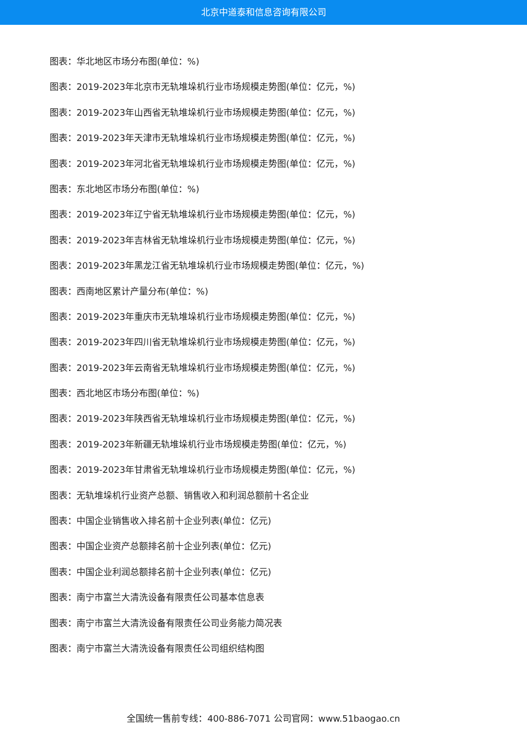北京中道泰和信息咨询有限公司
图表：华北地区市场分布图(单位：%)
图表：2019-2023年北京市无轨堆垛机行业市场规模走势图(单位：亿元，%)
图表：2019-2023年山西省无轨堆垛机行业市场规模走势图(单位：亿元，%)
图表：2019-2023年天津市无轨堆垛机行业市场规模走势图(单位：亿元，%)
图表：2019-2023年河北省无轨堆垛机行业市场规模走势图(单位：亿元，%)
图表：东北地区市场分布图(单位：%)
图表：2019-2023年辽宁省无轨堆垛机行业市场规模走势图(单位：亿元，%)
图表：2019-2023年吉林省无轨堆垛机行业市场规模走势图(单位：亿元，%)
图表：2019-2023年黑龙江省无轨堆垛机行业市场规模走势图(单位：亿元，%)
图表：西南地区累计产量分布(单位：%)
图表：2019-2023年重庆市无轨堆垛机行业市场规模走势图(单位：亿元，%)
图表：2019-2023年四川省无轨堆垛机行业市场规模走势图(单位：亿元，%)
图表：2019-2023年云南省无轨堆垛机行业市场规模走势图(单位：亿元，%)
图表：西北地区市场分布图(单位：%)
图表：2019-2023年陕西省无轨堆垛机行业市场规模走势图(单位：亿元，%)
图表：2019-2023年新疆无轨堆垛机行业市场规模走势图(单位：亿元，%)
图表：2019-2023年甘肃省无轨堆垛机行业市场规模走势图(单位：亿元，%)
图表：无轨堆垛机行业资产总额、销售收入和利润总额前十名企业
图表：中国企业销售收入排名前十企业列表(单位：亿元)
图表：中国企业资产总额排名前十企业列表(单位：亿元)
图表：中国企业利润总额排名前十企业列表(单位：亿元)
图表：南宁市富兰大清洗设备有限责任公司基本信息表
图表：南宁市富兰大清洗设备有限责任公司业务能力简况表
图表：南宁市富兰大清洗设备有限责任公司组织结构图
全国统一售前专线：400-886-7071 公司官网：www.51baogao.cn